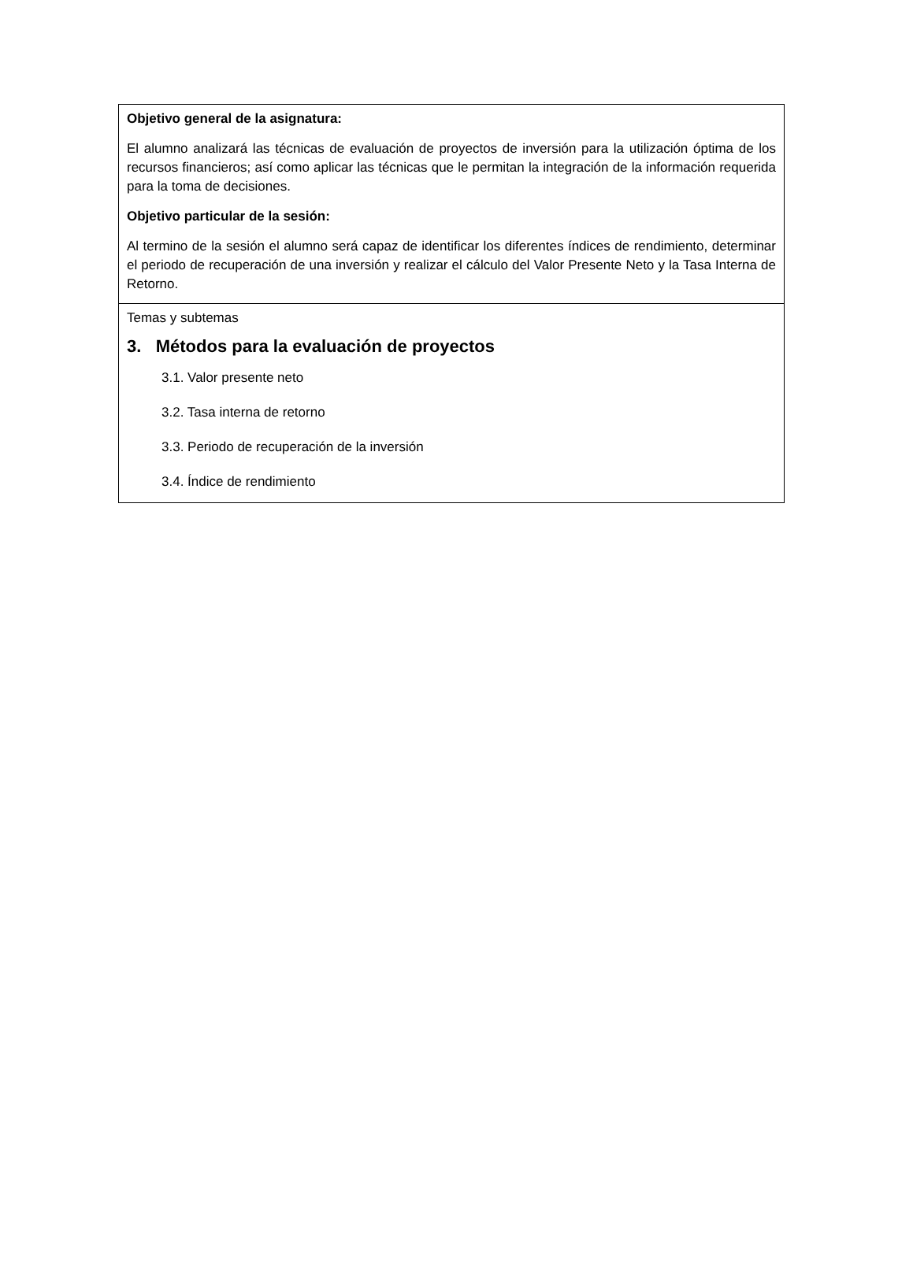Objetivo general de la asignatura:
El alumno analizará las técnicas de evaluación de proyectos de inversión para la utilización óptima de los recursos financieros; así como aplicar las técnicas que le permitan la integración de la información requerida para la toma de decisiones.
Objetivo particular de la sesión:
Al termino de la sesión el alumno será capaz de identificar los diferentes índices de rendimiento, determinar el periodo de recuperación de una inversión y realizar el cálculo del Valor Presente Neto y la Tasa Interna de Retorno.
Temas y subtemas
3. Métodos para la evaluación de proyectos
3.1. Valor presente neto
3.2. Tasa interna de retorno
3.3. Periodo de recuperación de la inversión
3.4. Índice de rendimiento